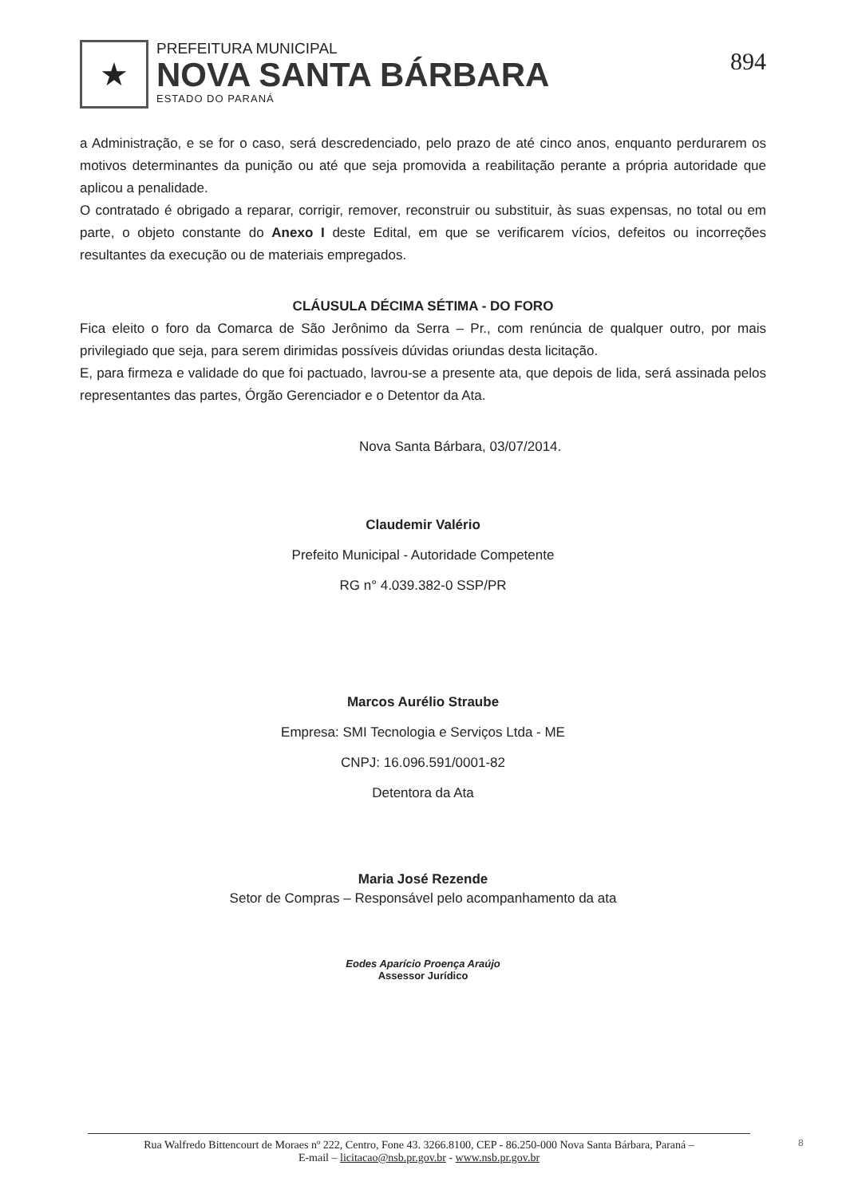★
PREFEITURA MUNICIPAL
NOVA SANTA BÁRBARA
ESTADO DO PARANÁ
894
a Administração, e se for o caso, será descredenciado, pelo prazo de até cinco anos, enquanto perdurarem os motivos determinantes da punição ou até que seja promovida a reabilitação perante a própria autoridade que aplicou a penalidade.
O contratado é obrigado a reparar, corrigir, remover, reconstruir ou substituir, às suas expensas, no total ou em parte, o objeto constante do Anexo I deste Edital, em que se verificarem vícios, defeitos ou incorreções resultantes da execução ou de materiais empregados.
CLÁUSULA DÉCIMA SÉTIMA - DO FORO
Fica eleito o foro da Comarca de São Jerônimo da Serra – Pr., com renúncia de qualquer outro, por mais privilegiado que seja, para serem dirimidas possíveis dúvidas oriundas desta licitação.
E, para firmeza e validade do que foi pactuado, lavrou-se a presente ata, que depois de lida, será assinada pelos representantes das partes, Órgão Gerenciador e o Detentor da Ata.
Nova Santa Bárbara, 03/07/2014.
Claudemir Valério
Prefeito Municipal - Autoridade Competente
RG n° 4.039.382-0 SSP/PR
Marcos Aurélio Straube
Empresa: SMI Tecnologia e Serviços Ltda - ME
CNPJ: 16.096.591/0001-82
Detentora da Ata
Maria José Rezende
Setor de Compras – Responsável pelo acompanhamento da ata
Eodes Aparício Proença Araújo
Assessor Jurídico
Rua Walfredo Bittencourt de Moraes nº 222, Centro, Fone 43. 3266.8100, CEP - 86.250-000 Nova Santa Bárbara, Paraná –
E-mail – licitacao@nsb.pr.gov.br - www.nsb.pr.gov.br
8